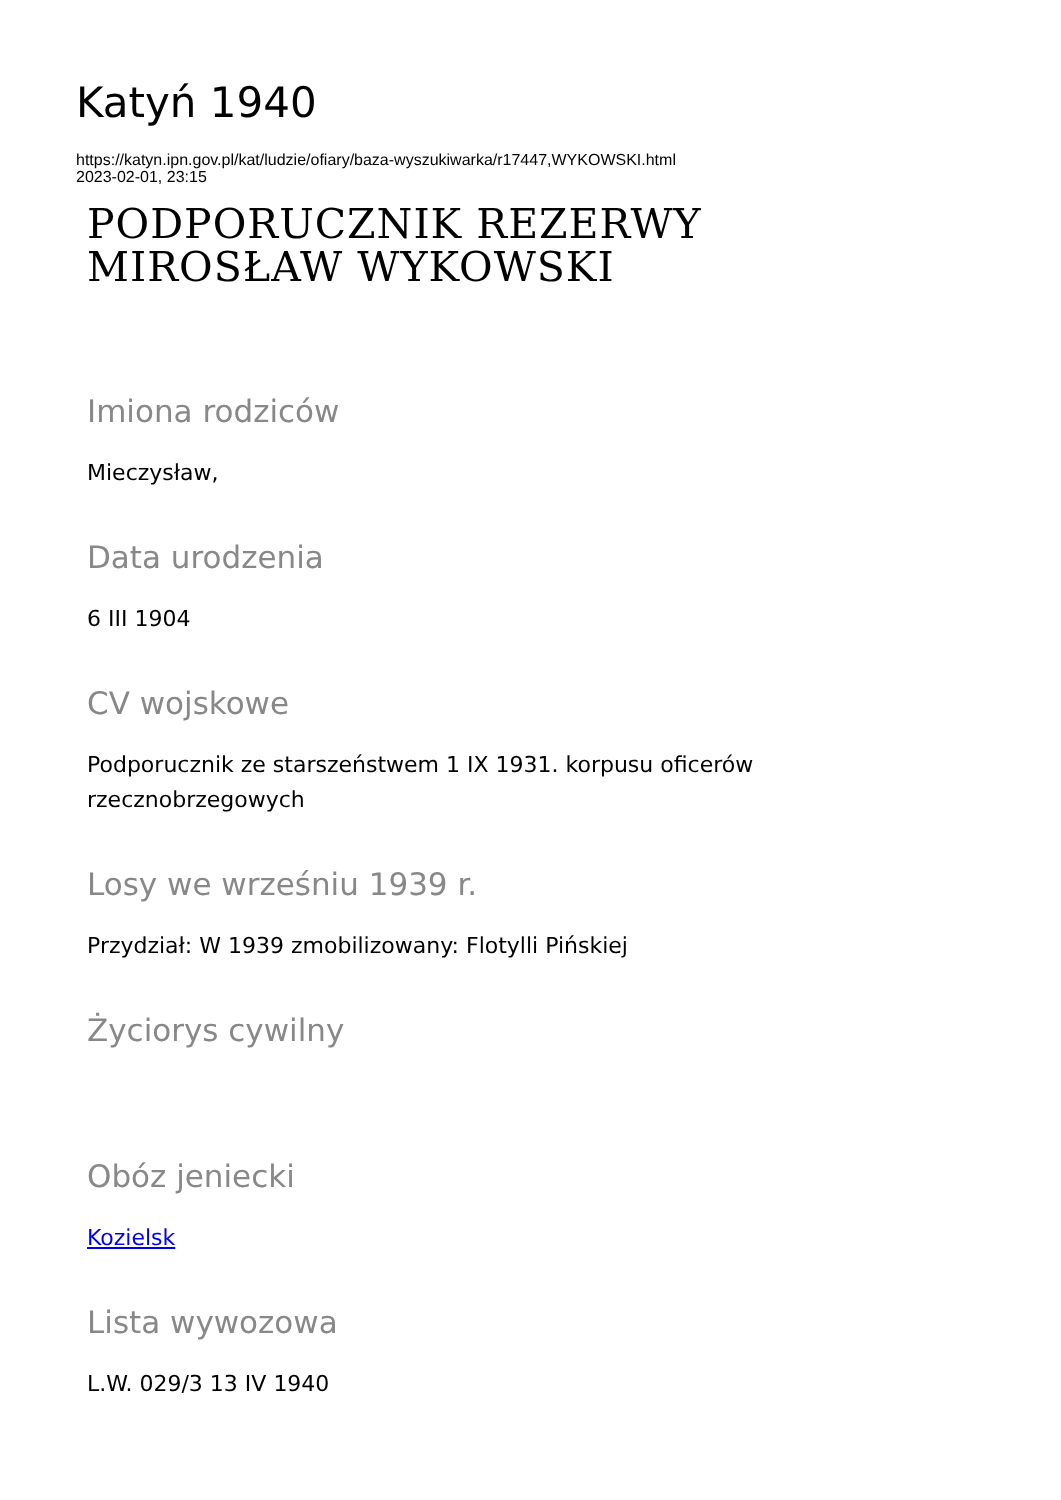Katyń 1940
https://katyn.ipn.gov.pl/kat/ludzie/ofiary/baza-wyszukiwarka/r17447,WYKOWSKI.html
2023-02-01, 23:15
PODPORUCZNIK REZERWY
MIROSŁAW WYKOWSKI
Imiona rodziców
Mieczysław,
Data urodzenia
6 III 1904
CV wojskowe
Podporucznik ze starszeństwem 1 IX 1931. korpusu oficerów rzecznobrzegowych
Losy we wrześniu 1939 r.
Przydział: W 1939 zmobilizowany: Flotylli Pińskiej
Życiorys cywilny
Obóz jeniecki
Kozielsk
Lista wywozowa
L.W. 029/3 13 IV 1940